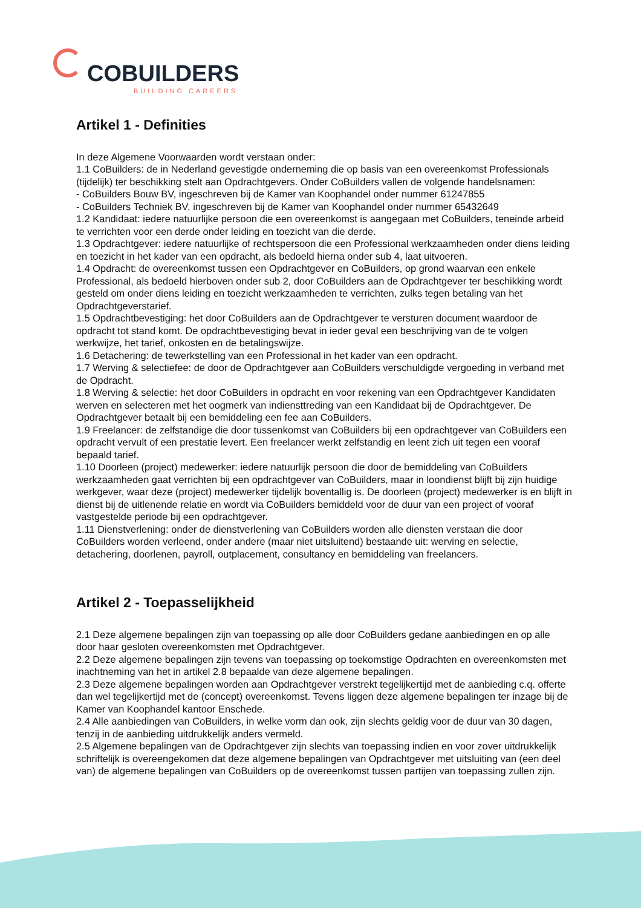COBUILDERS
BUILDING CAREERS
Artikel 1 - Definities
In deze Algemene Voorwaarden wordt verstaan onder:
1.1 CoBuilders: de in Nederland gevestigde onderneming die op basis van een overeenkomst Professionals (tijdelijk) ter beschikking stelt aan Opdrachtgevers. Onder CoBuilders vallen de volgende handelsnamen:
- CoBuilders Bouw BV, ingeschreven bij de Kamer van Koophandel onder nummer 61247855
- CoBuilders Techniek BV, ingeschreven bij de Kamer van Koophandel onder nummer 65432649
1.2 Kandidaat: iedere natuurlijke persoon die een overeenkomst is aangegaan met CoBuilders, teneinde arbeid te verrichten voor een derde onder leiding en toezicht van die derde.
1.3 Opdrachtgever: iedere natuurlijke of rechtspersoon die een Professional werkzaamheden onder diens leiding en toezicht in het kader van een opdracht, als bedoeld hierna onder sub 4, laat uitvoeren.
1.4 Opdracht: de overeenkomst tussen een Opdrachtgever en CoBuilders, op grond waarvan een enkele Professional, als bedoeld hierboven onder sub 2, door CoBuilders aan de Opdrachtgever ter beschikking wordt gesteld om onder diens leiding en toezicht werkzaamheden te verrichten, zulks tegen betaling van het Opdrachtgeverstarief.
1.5 Opdrachtbevestiging: het door CoBuilders aan de Opdrachtgever te versturen document waardoor de opdracht tot stand komt. De opdrachtbevestiging bevat in ieder geval een beschrijving van de te volgen werkwijze, het tarief, onkosten en de betalingswijze.
1.6 Detachering: de tewerkstelling van een Professional in het kader van een opdracht.
1.7 Werving & selectiefee: de door de Opdrachtgever aan CoBuilders verschuldigde vergoeding in verband met de Opdracht.
1.8 Werving & selectie: het door CoBuilders in opdracht en voor rekening van een Opdrachtgever Kandidaten werven en selecteren met het oogmerk van indiensttreding van een Kandidaat bij de Opdrachtgever. De Opdrachtgever betaalt bij een bemiddeling een fee aan CoBuilders.
1.9 Freelancer: de zelfstandige die door tussenkomst van CoBuilders bij een opdrachtgever van CoBuilders een opdracht vervult of een prestatie levert. Een freelancer werkt zelfstandig en leent zich uit tegen een vooraf bepaald tarief.
1.10 Doorleen (project) medewerker: iedere natuurlijk persoon die door de bemiddeling van CoBuilders werkzaamheden gaat verrichten bij een opdrachtgever van CoBuilders, maar in loondienst blijft bij zijn huidige werkgever, waar deze (project) medewerker tijdelijk boventallig is. De doorleen (project) medewerker is en blijft in dienst bij de uitlenende relatie en wordt via CoBuilders bemiddeld voor de duur van een project of vooraf vastgestelde periode bij een opdrachtgever.
1.11 Dienstverlening: onder de dienstverlening van CoBuilders worden alle diensten verstaan die door CoBuilders worden verleend, onder andere (maar niet uitsluitend) bestaande uit: werving en selectie, detachering, doorlenen, payroll, outplacement, consultancy en bemiddeling van freelancers.
Artikel 2 - Toepasselijkheid
2.1 Deze algemene bepalingen zijn van toepassing op alle door CoBuilders gedane aanbiedingen en op alle door haar gesloten overeenkomsten met Opdrachtgever.
2.2 Deze algemene bepalingen zijn tevens van toepassing op toekomstige Opdrachten en overeenkomsten met inachtneming van het in artikel 2.8 bepaalde van deze algemene bepalingen.
2.3 Deze algemene bepalingen worden aan Opdrachtgever verstrekt tegelijkertijd met de aanbieding c.q. offerte dan wel tegelijkertijd met de (concept) overeenkomst. Tevens liggen deze algemene bepalingen ter inzage bij de Kamer van Koophandel kantoor Enschede.
2.4 Alle aanbiedingen van CoBuilders, in welke vorm dan ook, zijn slechts geldig voor de duur van 30 dagen, tenzij in de aanbieding uitdrukkelijk anders vermeld.
2.5 Algemene bepalingen van de Opdrachtgever zijn slechts van toepassing indien en voor zover uitdrukkelijk schriftelijk is overeengekomen dat deze algemene bepalingen van Opdrachtgever met uitsluiting van (een deel van) de algemene bepalingen van CoBuilders op de overeenkomst tussen partijen van toepassing zullen zijn.